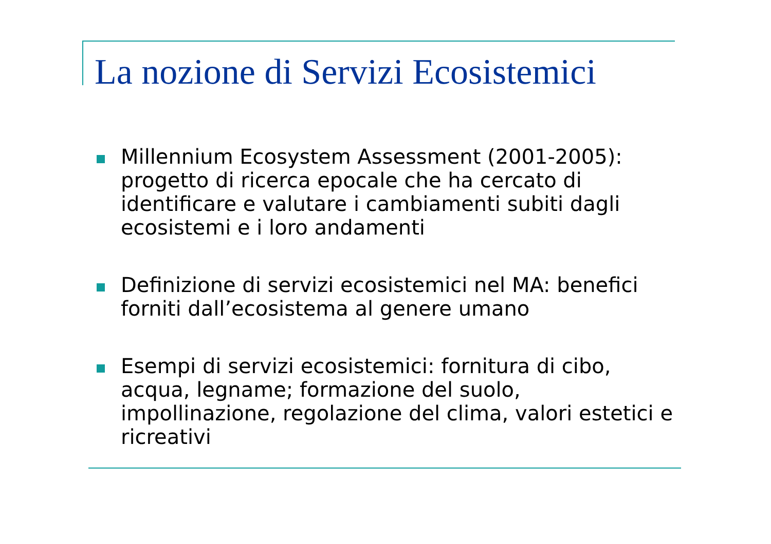La nozione di Servizi Ecosistemici
Millennium Ecosystem Assessment (2001-2005): progetto di ricerca epocale che ha cercato di identificare e valutare i cambiamenti subiti dagli ecosistemi e i loro andamenti
Definizione di servizi ecosistemici nel MA: benefici forniti dall’ecosistema al genere umano
Esempi di servizi ecosistemici: fornitura di cibo, acqua, legname; formazione del suolo, impollinazione, regolazione del clima, valori estetici e ricreativi